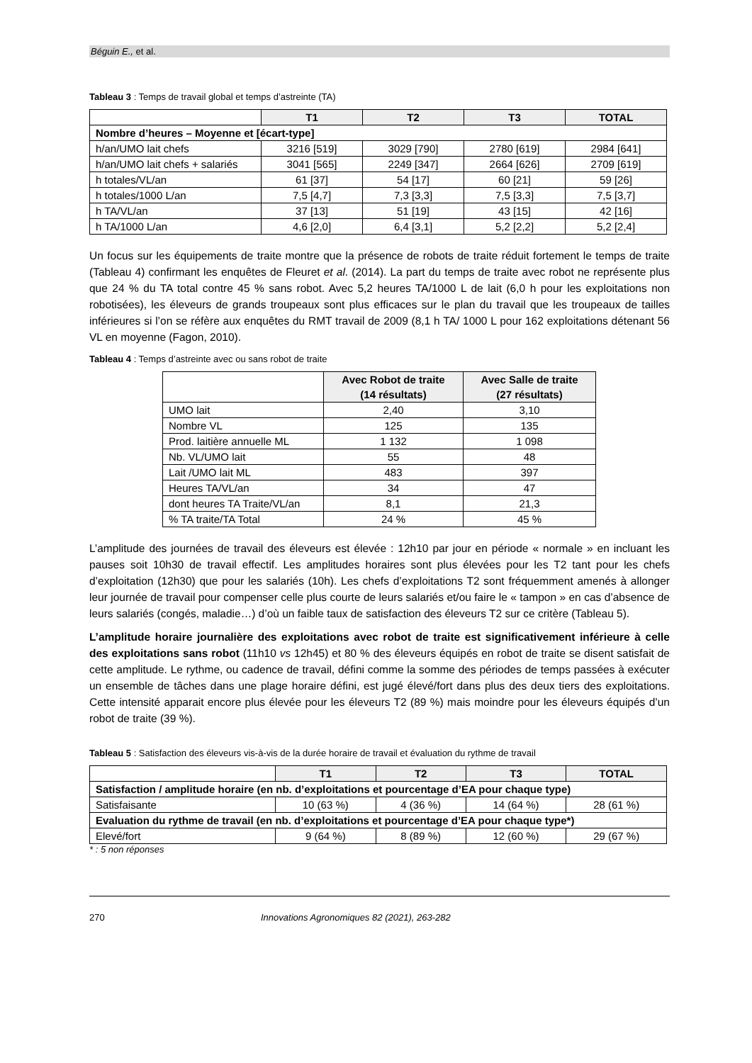Béguin E., et al.
Tableau 3 : Temps de travail global et temps d’astreinte (TA)
| | T1 | T2 | T3 | TOTAL |
| --- | --- | --- | --- | --- |
| Nombre d’heures – Moyenne et [écart-type] | | | | |
| h/an/UMO lait chefs | 3216 [519] | 3029 [790] | 2780 [619] | 2984 [641] |
| h/an/UMO lait chefs + salariés | 3041 [565] | 2249 [347] | 2664 [626] | 2709 [619] |
| h totales/VL/an | 61 [37] | 54 [17] | 60 [21] | 59 [26] |
| h totales/1000 L/an | 7,5 [4,7] | 7,3 [3,3] | 7,5 [3,3] | 7,5 [3,7] |
| h TA/VL/an | 37 [13] | 51 [19] | 43 [15] | 42 [16] |
| h TA/1000 L/an | 4,6 [2,0] | 6,4 [3,1] | 5,2 [2,2] | 5,2 [2,4] |
Un focus sur les équipements de traite montre que la présence de robots de traite réduit fortement le temps de traite (Tableau 4) confirmant les enquêtes de Fleuret et al. (2014). La part du temps de traite avec robot ne représente plus que 24 % du TA total contre 45 % sans robot. Avec 5,2 heures TA/1000 L de lait (6,0 h pour les exploitations non robotisées), les éleveurs de grands troupeaux sont plus efficaces sur le plan du travail que les troupeaux de tailles inférieures si l’on se réfère aux enquêtes du RMT travail de 2009 (8,1 h TA/ 1000 L pour 162 exploitations détenant 56 VL en moyenne (Fagon, 2010).
Tableau 4 : Temps d’astreinte avec ou sans robot de traite
| | Avec Robot de traite (14 résultats) | Avec Salle de traite (27 résultats) |
| --- | --- | --- |
| UMO lait | 2,40 | 3,10 |
| Nombre VL | 125 | 135 |
| Prod. laitière annuelle ML | 1 132 | 1 098 |
| Nb. VL/UMO lait | 55 | 48 |
| Lait /UMO lait ML | 483 | 397 |
| Heures TA/VL/an | 34 | 47 |
| dont heures TA Traite/VL/an | 8,1 | 21,3 |
| % TA traite/TA Total | 24 % | 45 % |
L’amplitude des journées de travail des éleveurs est élevée : 12h10 par jour en période « normale » en incluant les pauses soit 10h30 de travail effectif. Les amplitudes horaires sont plus élevées pour les T2 tant pour les chefs d’exploitation (12h30) que pour les salariés (10h). Les chefs d’exploitations T2 sont fréquemment amenés à allonger leur journée de travail pour compenser celle plus courte de leurs salariés et/ou faire le « tampon » en cas d’absence de leurs salariés (congés, maladie…) d’où un faible taux de satisfaction des éleveurs T2 sur ce critère (Tableau 5).
L’amplitude horaire journalière des exploitations avec robot de traite est significativement inférieure à celle des exploitations sans robot (11h10 vs 12h45) et 80 % des éleveurs équipés en robot de traite se disent satisfait de cette amplitude. Le rythme, ou cadence de travail, défini comme la somme des périodes de temps passées à exécuter un ensemble de tâches dans une plage horaire défini, est jugé élevé/fort dans plus des deux tiers des exploitations. Cette intensité apparait encore plus élevée pour les éleveurs T2 (89 %) mais moindre pour les éleveurs équipés d’un robot de traite (39 %).
Tableau 5 : Satisfaction des éleveurs vis-à-vis de la durée horaire de travail et évaluation du rythme de travail
| | T1 | T2 | T3 | TOTAL |
| --- | --- | --- | --- | --- |
| Satisfaction / amplitude horaire (en nb. d’exploitations et pourcentage d’EA pour chaque type) | | | | |
| Satisfaisante | 10 (63 %) | 4 (36 %) | 14 (64 %) | 28 (61 %) |
| Evaluation du rythme de travail (en nb. d’exploitations et pourcentage d’EA pour chaque type*) | | | | |
| Elevé/fort | 9 (64 %) | 8 (89 %) | 12 (60 %) | 29 (67 %) |
* : 5 non réponses
270 Innovations Agronomiques 82 (2021), 263-282